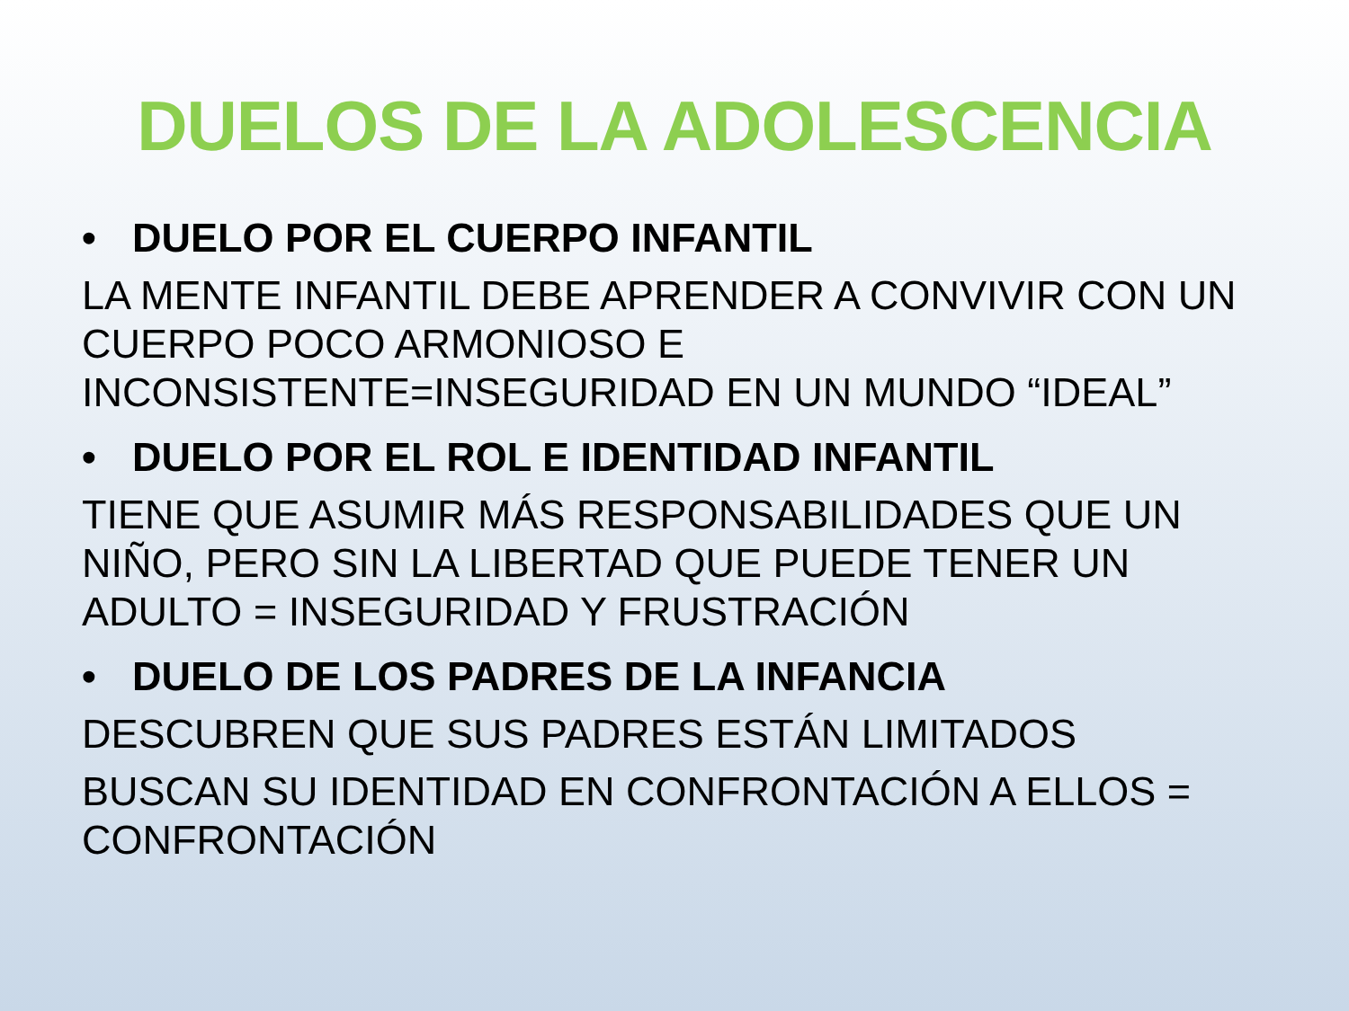DUELOS DE LA ADOLESCENCIA
• DUELO POR EL CUERPO INFANTIL
LA MENTE INFANTIL DEBE APRENDER A CONVIVIR CON UN CUERPO POCO ARMONIOSO E INCONSISTENTE=INSEGURIDAD EN UN MUNDO “IDEAL”
• DUELO POR EL ROL E IDENTIDAD INFANTIL
TIENE QUE ASUMIR MÁS RESPONSABILIDADES QUE UN NIÑO, PERO SIN LA LIBERTAD QUE PUEDE TENER UN ADULTO = INSEGURIDAD Y FRUSTRACIÓN
• DUELO DE LOS PADRES DE LA INFANCIA
DESCUBREN QUE SUS PADRES ESTÁN LIMITADOS
BUSCAN SU IDENTIDAD EN CONFRONTACIÓN A ELLOS = CONFRONTACIÓN